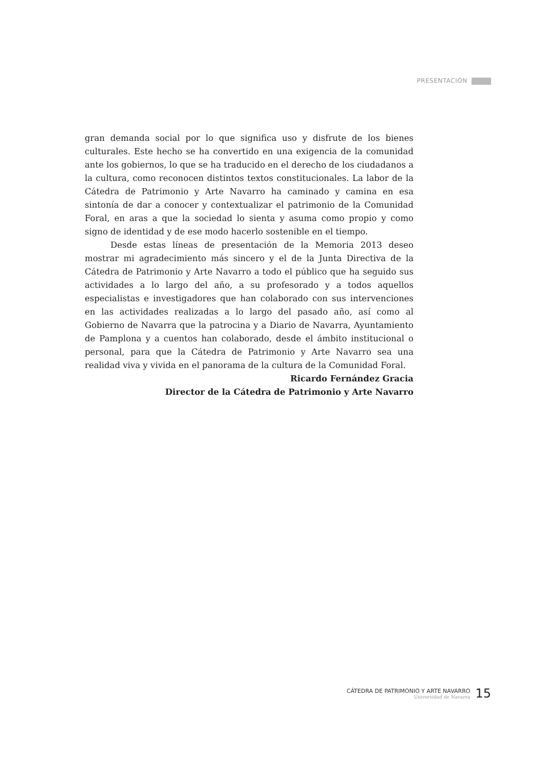PRESENTACIÓN
gran demanda social por lo que significa uso y disfrute de los bienes culturales. Este hecho se ha convertido en una exigencia de la comunidad ante los gobiernos, lo que se ha traducido en el derecho de los ciudadanos a la cultura, como reconocen distintos textos constitucionales. La labor de la Cátedra de Patrimonio y Arte Navarro ha caminado y camina en esa sintonía de dar a conocer y contextualizar el patrimonio de la Comunidad Foral, en aras a que la sociedad lo sienta y asuma como propio y como signo de identidad y de ese modo hacerlo sostenible en el tiempo.
Desde estas líneas de presentación de la Memoria 2013 deseo mostrar mi agradecimiento más sincero y el de la Junta Directiva de la Cátedra de Patrimonio y Arte Navarro a todo el público que ha seguido sus actividades a lo largo del año, a su profesorado y a todos aquellos especialistas e investigadores que han colaborado con sus intervenciones en las actividades realizadas a lo largo del pasado año, así como al Gobierno de Navarra que la patrocina y a Diario de Navarra, Ayuntamiento de Pamplona y a cuentos han colaborado, desde el ámbito institucional o personal, para que la Cátedra de Patrimonio y Arte Navarro sea una realidad viva y vivida en el panorama de la cultura de la Comunidad Foral.
Ricardo Fernández Gracia
Director de la Cátedra de Patrimonio y Arte Navarro
CÁTEDRA DE PATRIMONIO Y ARTE NAVARRO
Universidad de Navarra
15